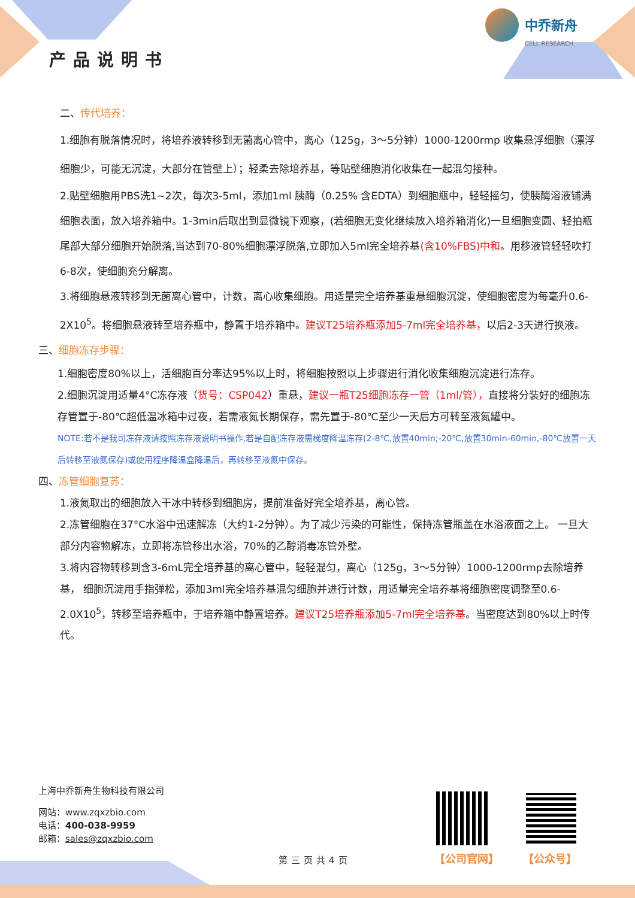产品说明书
中乔新舟
CELL RESEARCH
二、传代培养：
1.细胞有脱落情况时，将培养液转移到无菌离心管中，离心（125g，3～5分钟）1000-1200rmp 收集悬浮细胞（漂浮细胞少，可能无沉淀，大部分在管壁上）；轻柔去除培养基，等贴壁细胞消化收集在一起混匀接种。
2.贴壁细胞用PBS洗1~2次，每次3-5ml，添加1ml 胰酶（0.25% 含EDTA）到细胞瓶中，轻轻摇匀，使胰酶溶液铺满细胞表面，放入培养箱中。1-3min后取出到显微镜下观察，(若细胞无变化继续放入培养箱消化)一旦细胞变圆、轻拍瓶尾部大部分细胞开始脱落,当达到70-80%细胞漂浮脱落,立即加入5ml完全培养基(含10%FBS)中和。用移液管轻轻吹打6-8次，使细胞充分解离。
3.将细胞悬液转移到无菌离心管中，计数，离心收集细胞。用适量完全培养基重悬细胞沉淀，使细胞密度为每毫升0.6-2X10<sup>5</sup>。将细胞悬液转至培养瓶中，静置于培养箱中。建议T25培养瓶添加5-7ml完全培养基，以后2-3天进行换液。
三、细胞冻存步骤：
1.细胞密度80%以上，活细胞百分率达95%以上时，将细胞按照以上步骤进行消化收集细胞沉淀进行冻存。
2.细胞沉淀用适量4°C冻存液（货号：CSP042）重悬，建议一瓶T25细胞冻存一管（1ml/管），直接将分装好的细胞冻存管置于-80℃超低温冰箱中过夜，若需液氮长期保存，需先置于-80℃至少一天后方可转至液氮罐中。
NOTE:若不是我司冻存液请按照冻存液说明书操作,若是自配冻存液需梯度降温冻存(2-8℃,放置40min;-20℃,放置30min-60min,-80℃放置一天后转移至液氮保存)或使用程序降温盒降温后，再转移至液氮中保存。
四、冻管细胞复苏：
1.液氮取出的细胞放入干冰中转移到细胞房，提前准备好完全培养基，离心管。
2.冻管细胞在37°C水浴中迅速解冻（大约1-2分钟）。为了减少污染的可能性，保持冻管瓶盖在水浴液面之上。 一旦大部分内容物解冻，立即将冻管移出水浴，70%的乙醇消毒冻管外壁。
3.将内容物转移到含3-6mL完全培养基的离心管中，轻轻混匀，离心（125g，3～5分钟）1000-1200rmp去除培养基， 细胞沉淀用手指弹松，添加3ml完全培养基混匀细胞并进行计数，用适量完全培养基将细胞密度调整至0.6-2.0X10<sup>5</sup>，转移至培养瓶中，于培养箱中静置培养。建议T25培养瓶添加5-7ml完全培养基。当密度达到80%以上时传代。
上海中乔新舟生物科技有限公司
网站：www.zqxzbio.com
电话：400-038-9959
邮箱：sales@zqxzbio.com
第三页共4页 【公司官网】 【公众号】